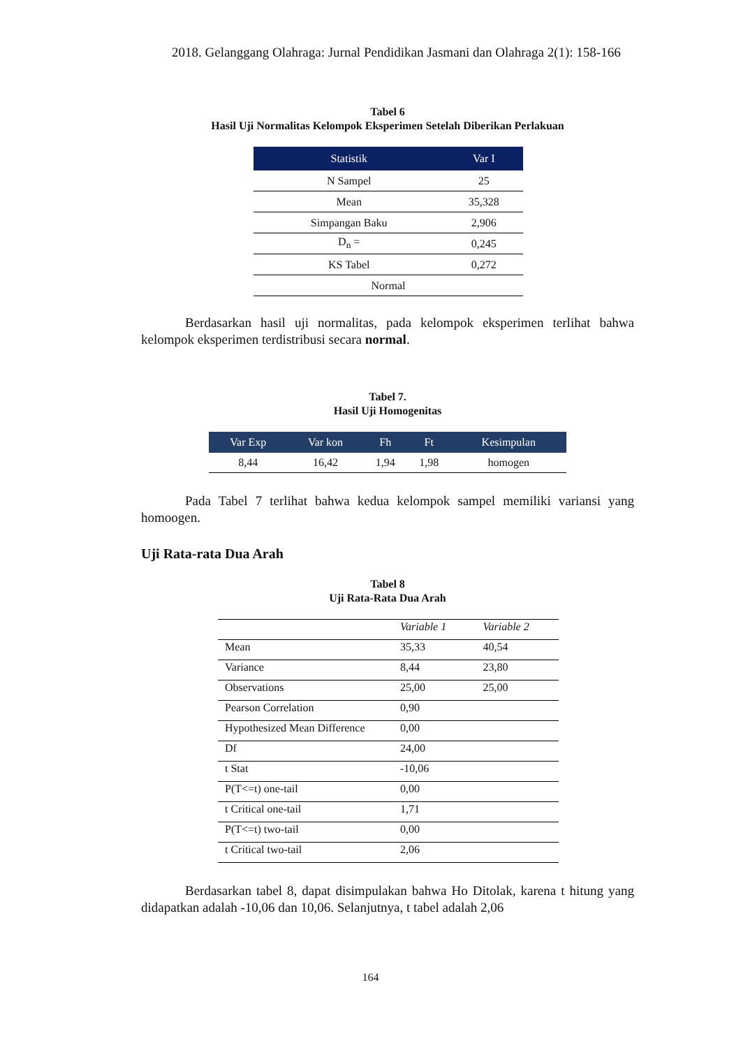2018. Gelanggang Olahraga: Jurnal Pendidikan Jasmani dan Olahraga 2(1): 158-166
Tabel 6
Hasil Uji Normalitas Kelompok Eksperimen Setelah Diberikan Perlakuan
| Statistik | Var I |
| --- | --- |
| N Sampel | 25 |
| Mean | 35,328 |
| Simpangan Baku | 2,906 |
| D<sub>n</sub> = | 0,245 |
| KS Tabel | 0,272 |
| Normal | |
Berdasarkan hasil uji normalitas, pada kelompok eksperimen terlihat bahwa kelompok eksperimen terdistribusi secara normal.
Tabel 7.
Hasil Uji Homogenitas
| Var Exp | Var kon | Fh | Ft | Kesimpulan |
| --- | --- | --- | --- | --- |
| 8,44 | 16,42 | 1,94 | 1,98 | homogen |
Pada Tabel 7 terlihat bahwa kedua kelompok sampel memiliki variansi yang homoogen.
Uji Rata-rata Dua Arah
Tabel 8
Uji Rata-Rata Dua Arah
| | Variable 1 | Variable 2 |
| Mean | 35,33 | 40,54 |
| Variance | 8,44 | 23,80 |
| Observations | 25,00 | 25,00 |
| Pearson Correlation | 0,90 | |
| Hypothesized Mean Difference | 0,00 | |
| Df | 24,00 | |
| t Stat | -10,06 | |
| P(T<=t) one-tail | 0,00 | |
| t Critical one-tail | 1,71 | |
| P(T<=t) two-tail | 0,00 | |
| t Critical two-tail | 2,06 | |
Berdasarkan tabel 8, dapat disimpulakan bahwa Ho Ditolak, karena t hitung yang didapatkan adalah -10,06 dan 10,06. Selanjutnya, t tabel adalah 2,06
164